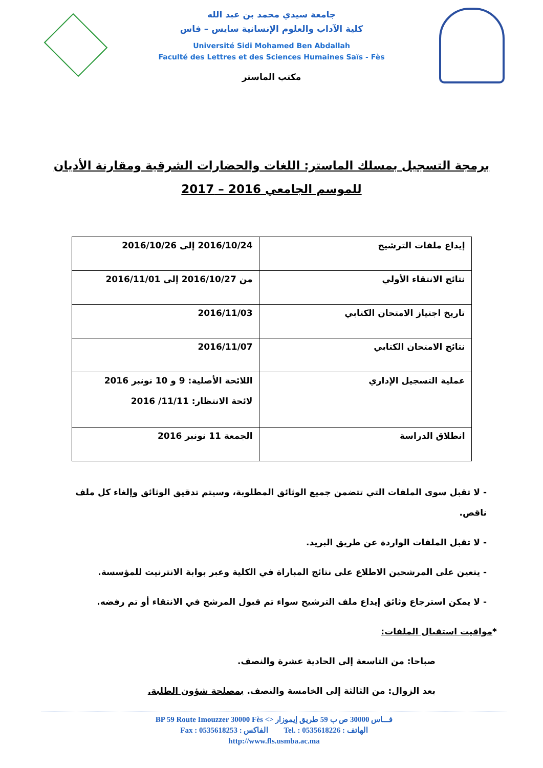جامعة سيدي محمد بن عبد الله
كلية الآداب والعلوم الإنسانية سايس – فاس
Université Sidi Mohamed Ben Abdallah
Faculté des Lettres et des Sciences Humaines Saïs - Fès
مكتب الماستر
برمجة التسجيل بمسلك الماستر: اللغات والحضارات الشرقية ومقارنة الأديان
للموسم الجامعي 2016 – 2017
| إيداع ملفات الترشيح | 2016/10/24 إلى 2016/10/26 |
| نتائج الانتقاء الأولي | من 2016/10/27 إلى 2016/11/01 |
| تاريخ اجتياز الامتحان الكتابي | 2016/11/03 |
| نتائج الامتحان الكتابي | 2016/11/07 |
| عملية التسجيل الإداري | اللائحة الأصلية: 9 و 10 نونبر 2016 لائحة الانتظار: 11/11/ 2016 |
| انطلاق الدراسة | الجمعة 11 نونبر 2016 |
- لا تقبل سوى الملفات التي تتضمن جميع الوثائق المطلوبة، وسيتم تدقيق الوثائق وإلغاء كل ملف ناقص.
- لا تقبل الملفات الواردة عن طريق البريد.
- يتعين على المرشحين الاطلاع على نتائج المباراة في الكلية وعبر بوابة الانترنيت للمؤسسة.
- لا يمكن استرجاع وثائق إيداع ملف الترشيح سواء تم قبول المرشح في الانتقاء أو تم رفضه.
*مواقيت استقبال الملفات:
صباحا: من التاسعة إلى الحادية عشرة والنصف.
بعد الزوال: من الثالثة إلى الخامسة والنصف. بمصلحة شؤون الطلبة.
BP 59 Route Imouzzer 30000 Fès <> فـــاس 30000 ص ب 59 طريق إيموزار
Fax : 0535618253 : الفاكس Tel. : 0535618226 : الهاتف
http://www.fls.usmba.ac.ma